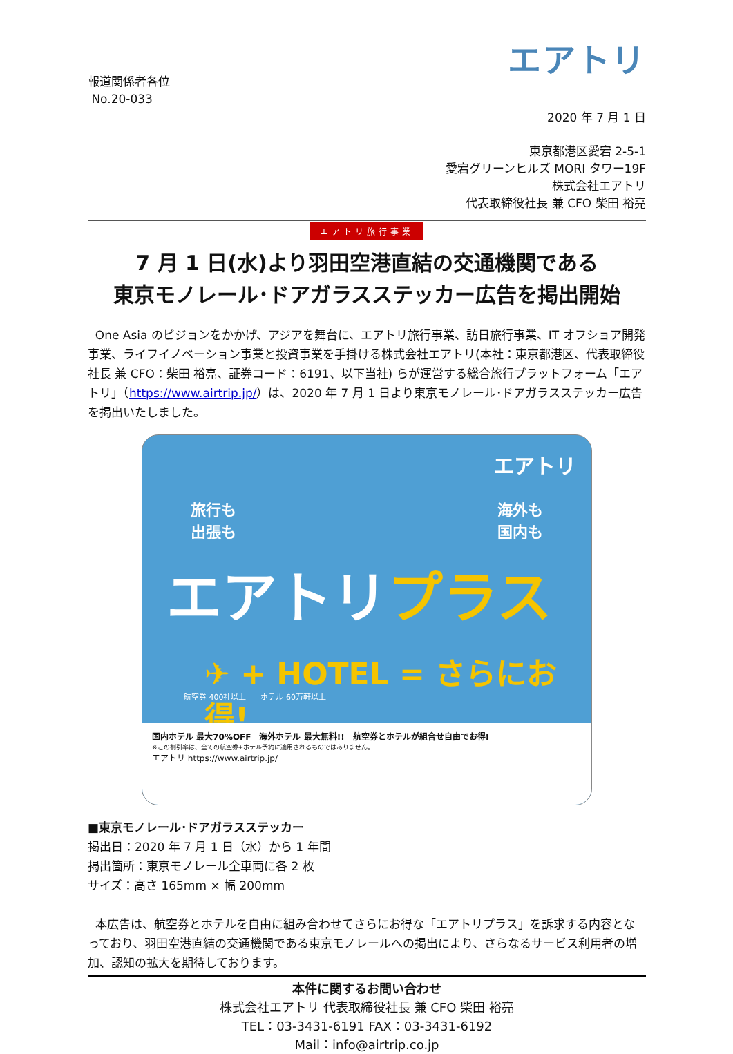エアトリ
報道関係者各位
No.20-033
2020 年 7 月 1 日
東京都港区愛宕 2-5-1
愛宕グリーンヒルズ MORI タワー19F
株式会社エアトリ
代表取締役社長 兼 CFO 柴田 裕亮
エアトリ旅行事業
7 月 1 日(水)より羽田空港直結の交通機関である
東京モノレール･ドアガラスステッカー広告を掲出開始
One Asia のビジョンをかかげ、アジアを舞台に、エアトリ旅行事業、訪日旅行事業、IT オフショア開発事業、ライフイノベーション事業と投資事業を手掛ける株式会社エアトリ(本社：東京都港区、代表取締役社長 兼 CFO：柴田 裕亮、証券コード：6191、以下当社) らが運営する総合旅行プラットフォーム「エアトリ」（https://www.airtrip.jp/）は、2020 年 7 月 1 日より東京モノレール･ドアガラスステッカー広告を掲出いたしました。
エアトリ
旅行も
出張も
海外も
国内も
エアトリプラス
✈ + HOTEL = さらにお得!
航空券 400社以上 ホテル 60万軒以上
国内ホテル 最大70%OFF　海外ホテル 最大無料!!　航空券とホテルが組合せ自由でお得!
※この割引率は、全ての航空券+ホテル予約に適用されるものではありません。
エアトリ https://www.airtrip.jp/
■東京モノレール･ドアガラスステッカー
掲出日：2020 年 7 月 1 日（水）から 1 年間
掲出箇所：東京モノレール全車両に各 2 枚
サイズ：高さ 165mm × 幅 200mm
本広告は、航空券とホテルを自由に組み合わせてさらにお得な「エアトリプラス」を訴求する内容となっており、羽田空港直結の交通機関である東京モノレールへの掲出により、さらなるサービス利用者の増加、認知の拡大を期待しております。
本件に関するお問い合わせ
株式会社エアトリ 代表取締役社長 兼 CFO 柴田 裕亮
TEL：03-3431-6191 FAX：03-3431-6192
Mail：info@airtrip.co.jp